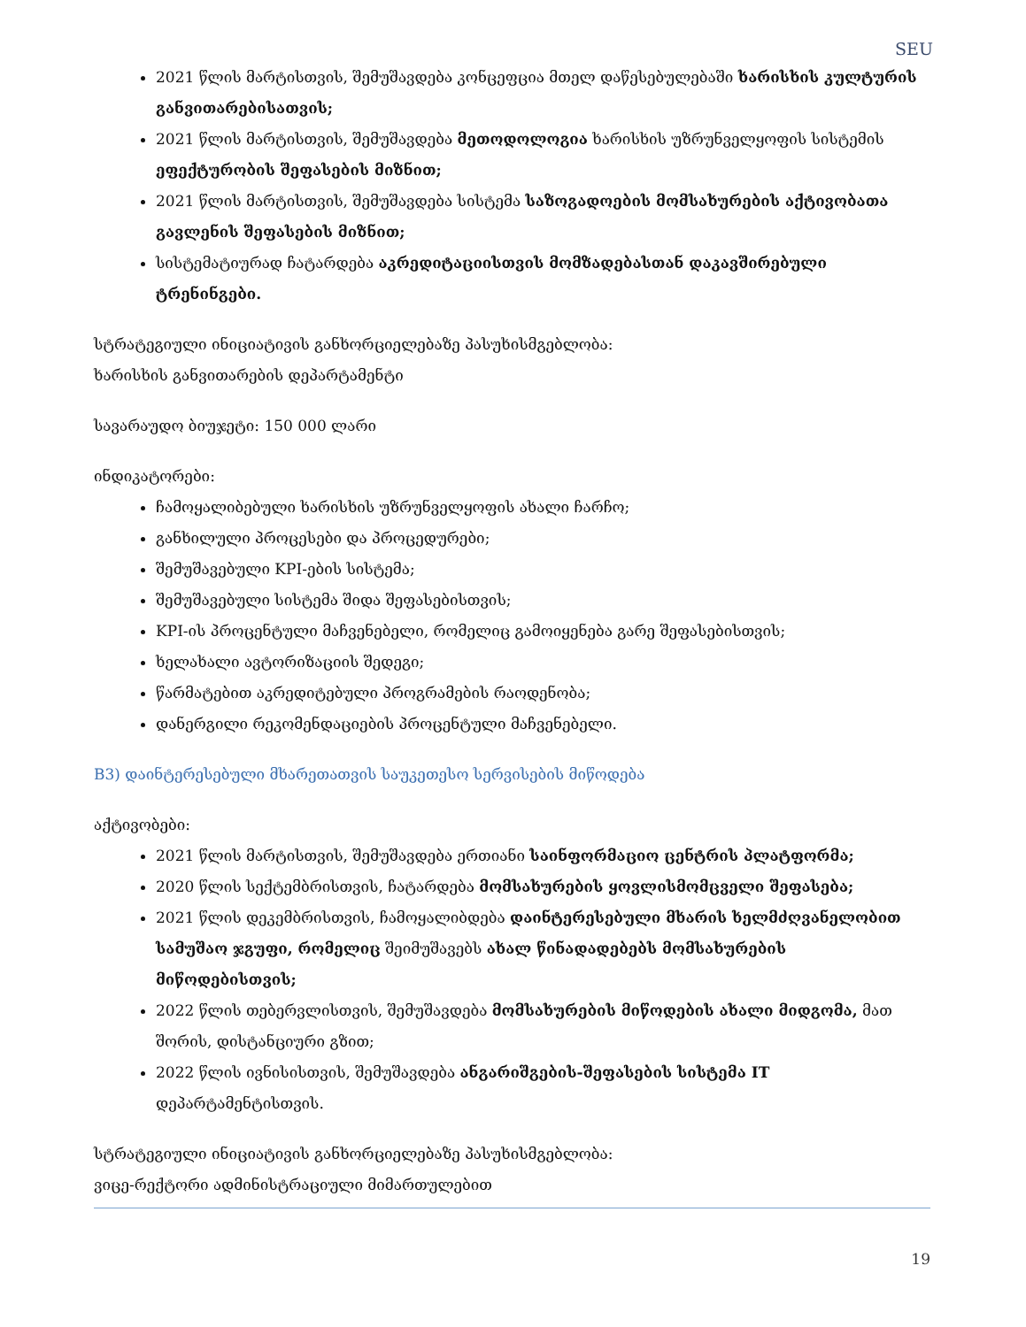SEU
2021 წლის მარტისთვის, შემუშავდება კონცეფცია მთელ დაწესებულებაში ხარისხის კულტურის განვითარებისათვის;
2021 წლის მარტისთვის, შემუშავდება მეთოდოლოგია ხარისხის უზრუნველყოფის სისტემის ეფექტურობის შეფასების მიზნით;
2021 წლის მარტისთვის, შემუშავდება სისტემა საზოგადოების მომსახურების აქტივობათა გავლენის შეფასების მიზნით;
სისტემატიურად ჩატარდება აკრედიტაციისთვის მომზადებასთან დაკავშირებული ტრენინგები.
სტრატეგიული ინიციატივის განხორციელებაზე პასუხისმგებლობა:
ხარისხის განვითარების დეპარტამენტი
სავარაუდო ბიუჯეტი: 150 000 ლარი
ინდიკატორები:
ჩამოყალიბებული ხარისხის უზრუნველყოფის ახალი ჩარჩო;
განხილული პროცესები და პროცედურები;
შემუშავებული KPI-ების სისტემა;
შემუშავებული სისტემა შიდა შეფასებისთვის;
KPI-ის პროცენტული მაჩვენებელი, რომელიც გამოიყენება გარე შეფასებისთვის;
ხელახალი ავტორიზაციის შედეგი;
წარმატებით აკრედიტებული პროგრამების რაოდენობა;
დანერგილი რეკომენდაციების პროცენტული მაჩვენებელი.
B3) დაინტერესებული მხარეთათვის საუკეთესო სერვისების მიწოდება
აქტივობები:
2021 წლის მარტისთვის, შემუშავდება ერთიანი საინფორმაციო ცენტრის პლატფორმა;
2020 წლის სექტემბრისთვის, ჩატარდება მომსახურების ყოვლისმომცველი შეფასება;
2021 წლის დეკემბრისთვის, ჩამოყალიბდება დაინტერესებული მხარის ხელმძღვანელობით სამუშაო ჯგუფი, რომელიც შეიმუშავებს ახალ წინადადებებს მომსახურების მიწოდებისთვის;
2022 წლის თებერვლისთვის, შემუშავდება მომსახურების მიწოდების ახალი მიდგომა, მათ შორის, დისტანციური გზით;
2022 წლის ივნისისთვის, შემუშავდება ანგარიშგების-შეფასების სისტემა IT დეპარტამენტისთვის.
სტრატეგიული ინიციატივის განხორციელებაზე პასუხისმგებლობა:
ვიცე-რექტორი ადმინისტრაციული მიმართულებით
19